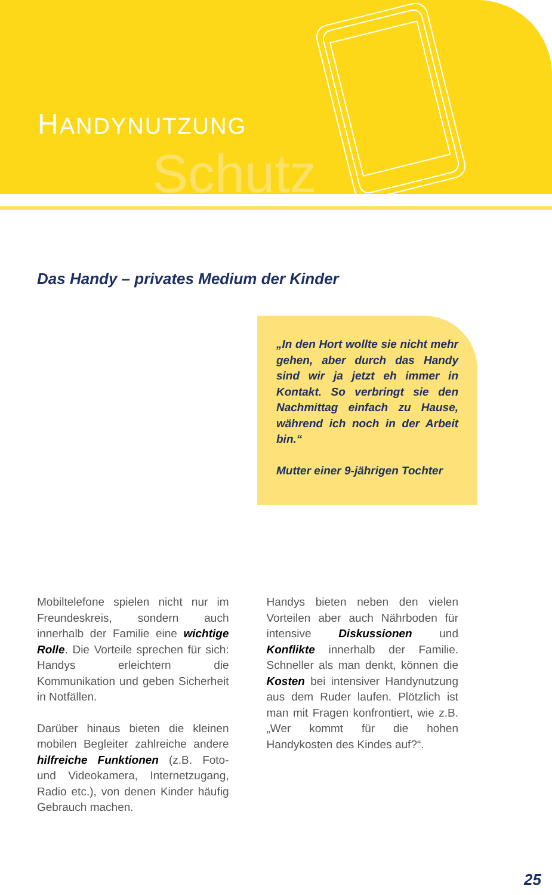Schutz
HANDYNUTZUNG
Das Handy – privates Medium der Kinder
„In den Hort wollte sie nicht mehr gehen, aber durch das Handy sind wir ja jetzt eh immer in Kontakt. So verbringt sie den Nachmittag einfach zu Hause, während ich noch in der Arbeit bin.“
Mutter einer 9-jährigen Tochter
Mobiltelefone spielen nicht nur im Freundeskreis, sondern auch innerhalb der Familie eine wichtige Rolle. Die Vorteile sprechen für sich: Handys erleichtern die Kommunikation und geben Sicherheit in Notfällen.
Darüber hinaus bieten die kleinen mobilen Begleiter zahlreiche andere hilfreiche Funktionen (z.B. Foto- und Videokamera, Internetzugang, Radio etc.), von denen Kinder häufig Gebrauch machen.
Handys bieten neben den vielen Vorteilen aber auch Nährboden für intensive Diskussionen und Konflikte innerhalb der Familie. Schneller als man denkt, können die Kosten bei intensiver Handynutzung aus dem Ruder laufen. Plötzlich ist man mit Fragen konfrontiert, wie z.B. „Wer kommt für die hohen Handykosten des Kindes auf?“.
25